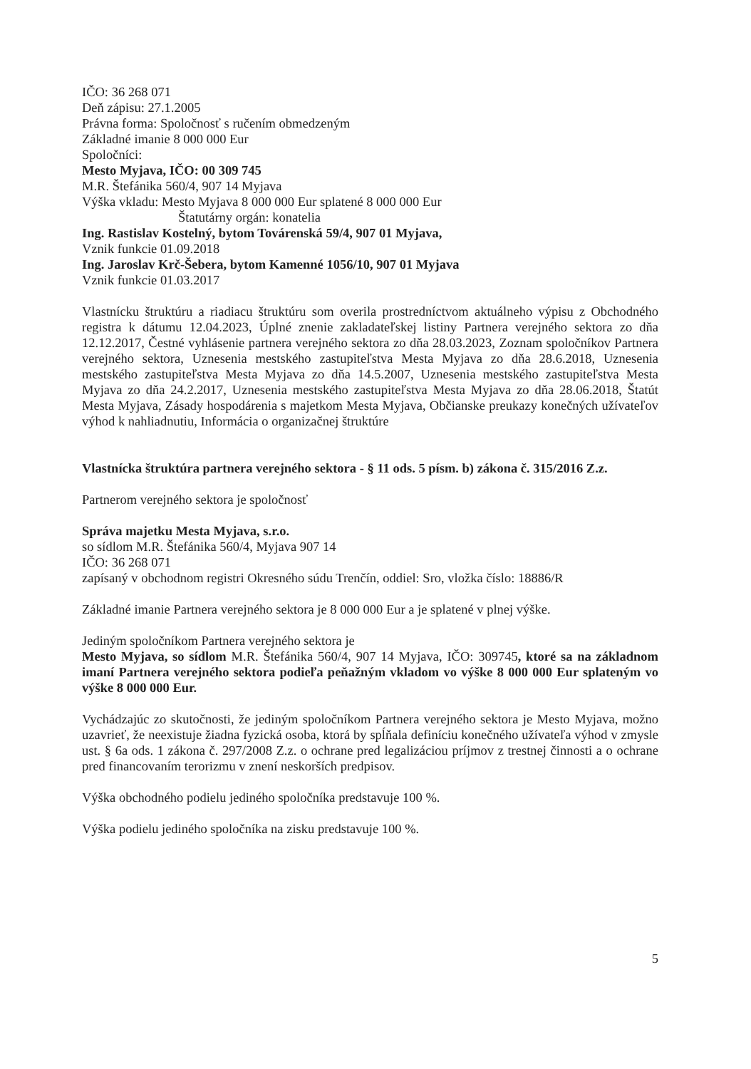IČO: 36 268 071
Deň zápisu: 27.1.2005
Právna forma: Spoločnosť s ručením obmedzeným
Základné imanie 8 000 000 Eur
Spoločníci:
Mesto Myjava, IČO: 00 309 745
M.R. Štefánika 560/4, 907 14 Myjava
Výška vkladu: Mesto Myjava 8 000 000 Eur splatené 8 000 000 Eur
Štatutárny orgán: konatelia
Ing. Rastislav Kostelný, bytom Továrenská 59/4, 907 01 Myjava,
Vznik funkcie 01.09.2018
Ing. Jaroslav Krč-Šebera, bytom Kamenné 1056/10, 907 01 Myjava
Vznik funkcie 01.03.2017
Vlastnícku štruktúru a riadiacu štruktúru som overila prostredníctvom aktuálneho výpisu z Obchodného registra k dátumu 12.04.2023, Úplné znenie zakladateľskej listiny Partnera verejného sektora zo dňa 12.12.2017, Čestné vyhlásenie partnera verejného sektora zo dňa 28.03.2023, Zoznam spoločníkov Partnera verejného sektora, Uznesenia mestského zastupiteľstva Mesta Myjava zo dňa 28.6.2018, Uznesenia mestského zastupiteľstva Mesta Myjava zo dňa 14.5.2007, Uznesenia mestského zastupiteľstva Mesta Myjava zo dňa 24.2.2017, Uznesenia mestského zastupiteľstva Mesta Myjava zo dňa 28.06.2018, Štatút Mesta Myjava, Zásady hospodárenia s majetkom Mesta Myjava, Občianske preukazy konečných užívateľov výhod k nahliadnutiu, Informácia o organizačnej štruktúre
Vlastnícka štruktúra partnera verejného sektora - § 11 ods. 5 písm. b) zákona č. 315/2016 Z.z.
Partnerom verejného sektora je spoločnosť
Správa majetku Mesta Myjava, s.r.o.
so sídlom M.R. Štefánika 560/4, Myjava 907 14
IČO: 36 268 071
zapísaný v obchodnom registri Okresného súdu Trenčín, oddiel: Sro, vložka číslo: 18886/R
Základné imanie Partnera verejného sektora je 8 000 000 Eur a je splatené v plnej výške.
Jediným spoločníkom Partnera verejného sektora je
Mesto Myjava, so sídlom M.R. Štefánika 560/4, 907 14 Myjava, IČO: 309745, ktoré sa na základnom imaní Partnera verejného sektora podieľa peňažným vkladom vo výške 8 000 000 Eur splateným vo výške 8 000 000 Eur.
Vychádzajúc zo skutočnosti, že jediným spoločníkom Partnera verejného sektora je Mesto Myjava, možno uzavrieť, že neexistuje žiadna fyzická osoba, ktorá by spĺňala definíciu konečného užívateľa výhod v zmysle ust. § 6a ods. 1 zákona č. 297/2008 Z.z. o ochrane pred legalizáciou príjmov z trestnej činnosti a o ochrane pred financovaním terorizmu v znení neskorších predpisov.
Výška obchodného podielu jediného spoločníka predstavuje 100 %.
Výška podielu jediného spoločníka na zisku predstavuje 100 %.
5